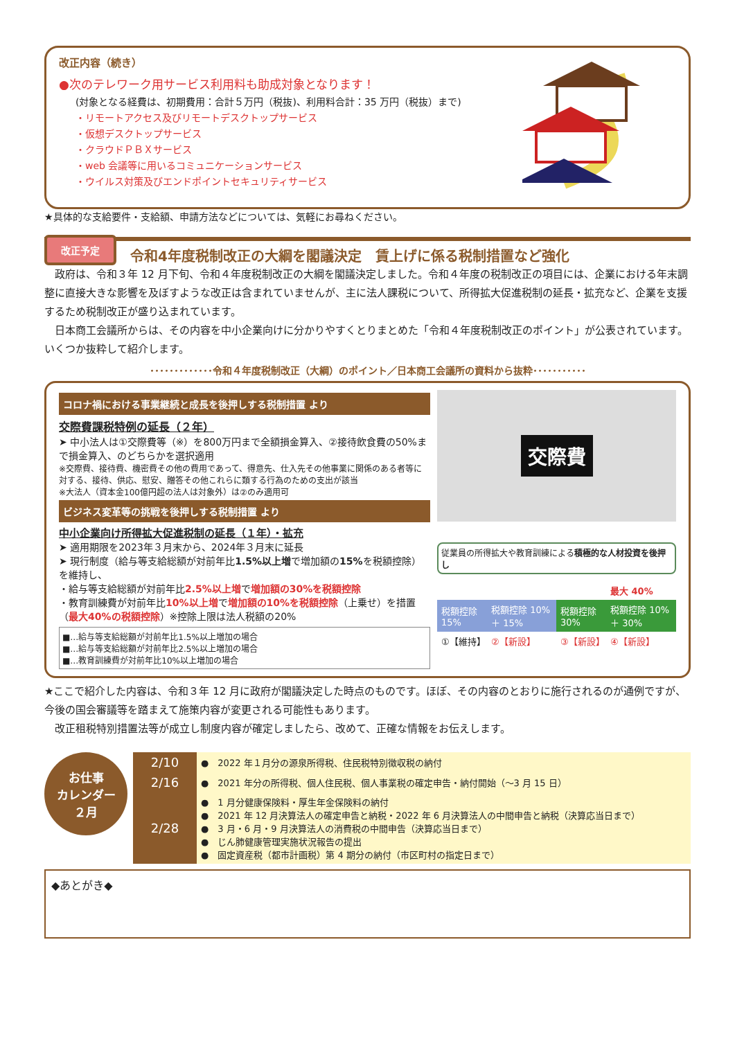改正内容（続き）
●次のテレワーク用サービス利用料も助成対象となります！
(対象となる経費は、初期費用：合計５万円（税抜)、利用料合計：35 万円（税抜）まで)
・リモートアクセス及びリモートデスクトップサービス
・仮想デスクトップサービス
・クラウドＰＢＸサービス
・web 会議等に用いるコミュニケーションサービス
・ウイルス対策及びエンドポイントセキュリティサービス
★具体的な支給要件・支給額、申請方法などについては、気軽にお尋ねください。
改正予定
令和4年度税制改正の大綱を閣議決定　賃上げに係る税制措置など強化
　政府は、令和３年 12 月下旬、令和４年度税制改正の大綱を閣議決定しました。令和４年度の税制改正の項目には、企業における年末調整に直接大きな影響を及ぼすような改正は含まれていませんが、主に法人課税について、所得拡大促進税制の延長・拡充など、企業を支援するため税制改正が盛り込まれています。
　日本商工会議所からは、その内容を中小企業向けに分かりやすくとりまとめた「令和４年度税制改正のポイント」が公表されています。いくつか抜粋して紹介します。
･････････････令和４年度税制改正（大綱）のポイント／日本商工会議所の資料から抜粋･･･････････
コロナ禍における事業継続と成長を後押しする税制措置 より
交際費課税特例の延長（２年）
➤ 中小法人は①交際費等（※）を800万円まで全額損金算入、②接待飲食費の50%まで損金算入、のどちらかを選択適用
※交際費、接待費、機密費その他の費用であって、得意先、仕入先その他事業に関係のある者等に対する、接待、供応、慰安、贈答その他これらに類する行為のための支出が該当
※大法人（資本金100億円超の法人は対象外）は②のみ適用可
ビジネス変革等の挑戦を後押しする税制措置 より
中小企業向け所得拡大促進税制の延長（１年）・拡充
➤ 適用期限を2023年３月末から、2024年３月末に延長
➤ 現行制度（給与等支給総額が対前年比1.5%以上増で増加額の15% を税額控除）を維持し、
・給与等支給総額が対前年比2.5%以上増で増加額の30%を税額控除
・教育訓練費が対前年比10%以上増で増加額の10%を税額控除（上乗せ）を措置（最大40%の税額控除）※控除上限は法人税額の20%
■…給与等支給総額が対前年比1.5%以上増加の場合
■…給与等支給総額が対前年比2.5%以上増加の場合
■…教育訓練費が対前年比10%以上増加の場合
交際費
従業員の所得拡大や教育訓練による積極的な人材投資を後押し
| | | | 最大 40% |
| 税額控除 15% | 税額控除 10% ＋ 15% | 税額控除 30% | 税額控除 10% ＋ 30% |
| ①【維持】 | ②【新設】 | ③【新設】 | ④【新設】 |
★ここで紹介した内容は、令和３年 12 月に政府が閣議決定した時点のものです。ほぼ、その内容のとおりに施行されるのが通例ですが、今後の国会審議等を踏まえて施策内容が変更される可能性もあります。
　改正租税特別措置法等が成立し制度内容が確定しましたら、改めて、正確な情報をお伝えします。
お仕事
カレンダー
２月
| 2/10 | ● 2022 年１月分の源泉所得税、住民税特別徴収税の納付 |
| 2/16 | ● 2021 年分の所得税、個人住民税、個人事業税の確定申告・納付開始（～3 月 15 日） |
| 2/28 | ● 1 月分健康保険料・厚生年金保険料の納付 ● 2021 年 12 月決算法人の確定申告と納税・2022 年 6 月決算法人の中間申告と納税（決算応当日まで） ● 3 月・6 月・9 月決算法人の消費税の中間申告（決算応当日まで） ● じん肺健康管理実施状況報告の提出 ● 固定資産税（都市計画税）第 4 期分の納付（市区町村の指定日まで） |
◆あとがき◆